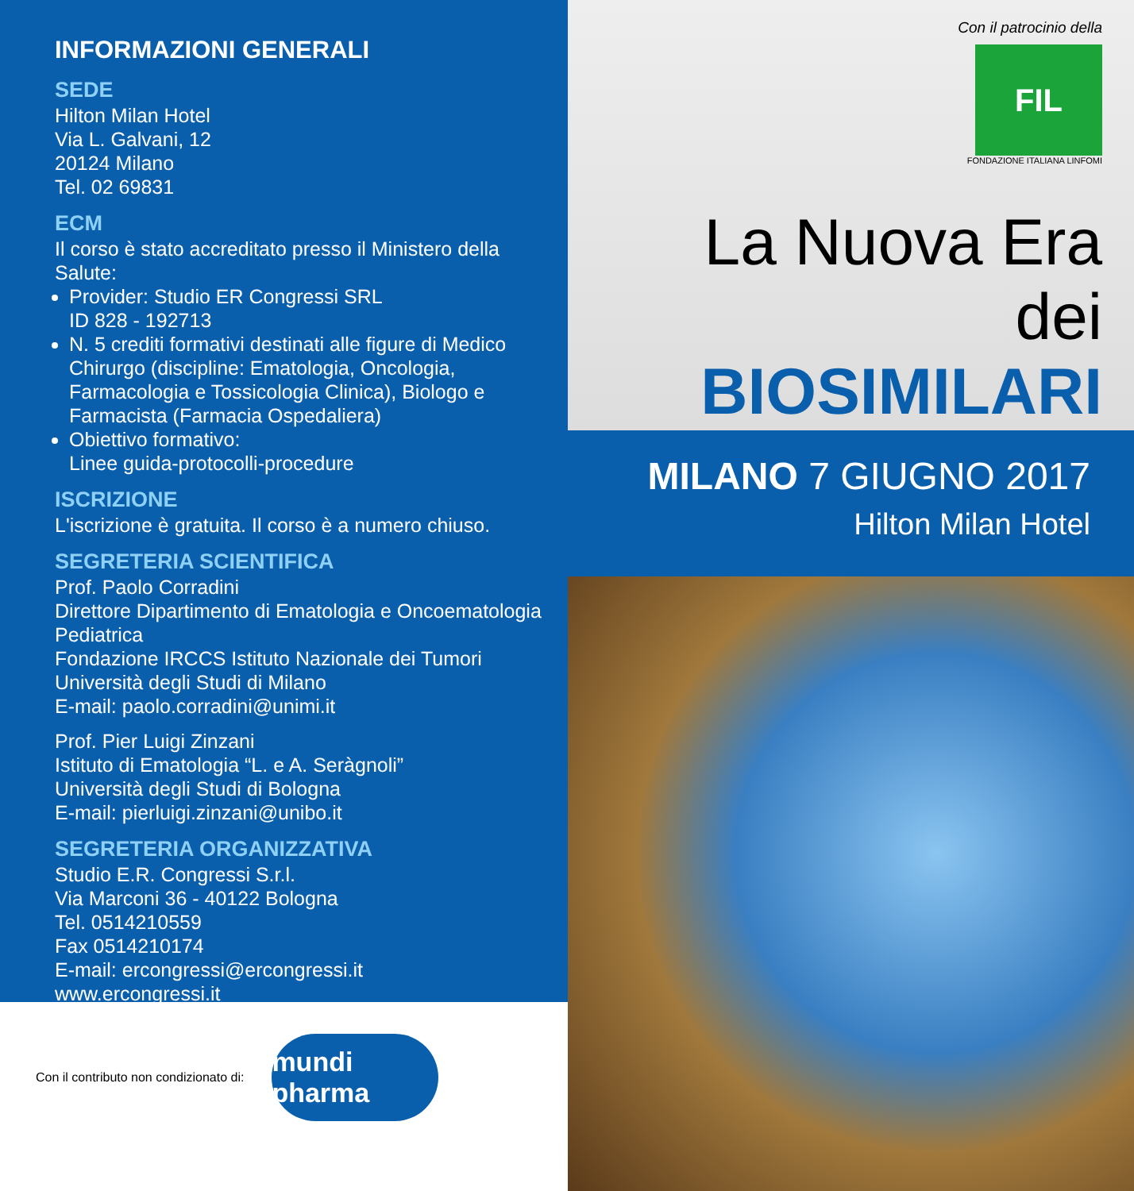INFORMAZIONI GENERALI
SEDE
Hilton Milan Hotel
Via L. Galvani, 12
20124 Milano
Tel. 02 69831
ECM
Il corso è stato accreditato presso il Ministero della Salute:
Provider: Studio ER Congressi SRL
ID 828 - 192713
N. 5 crediti formativi destinati alle figure di Medico Chirurgo (discipline: Ematologia, Oncologia, Farmacologia e Tossicologia Clinica), Biologo e Farmacista (Farmacia Ospedaliera)
Obiettivo formativo:
Linee guida-protocolli-procedure
ISCRIZIONE
L'iscrizione è gratuita. Il corso è a numero chiuso.
SEGRETERIA SCIENTIFICA
Prof. Paolo Corradini
Direttore Dipartimento di Ematologia e Oncoematologia Pediatrica
Fondazione IRCCS Istituto Nazionale dei Tumori
Università degli Studi di Milano
E-mail: paolo.corradini@unimi.it
Prof. Pier Luigi Zinzani
Istituto di Ematologia “L. e A. Seràgnoli”
Università degli Studi di Bologna
E-mail: pierluigi.zinzani@unibo.it
SEGRETERIA ORGANIZZATIVA
Studio E.R. Congressi S.r.l.
Via Marconi 36 - 40122 Bologna
Tel. 0514210559
Fax 0514210174
E-mail: ercongressi@ercongressi.it
www.ercongressi.it
Con il contributo non condizionato di:
mundi pharma
Con il patrocinio della
FIL
FONDAZIONE ITALIANA LINFOMI
La Nuova Era dei
BIOSIMILARI
MILANO 7 GIUGNO 2017
Hilton Milan Hotel